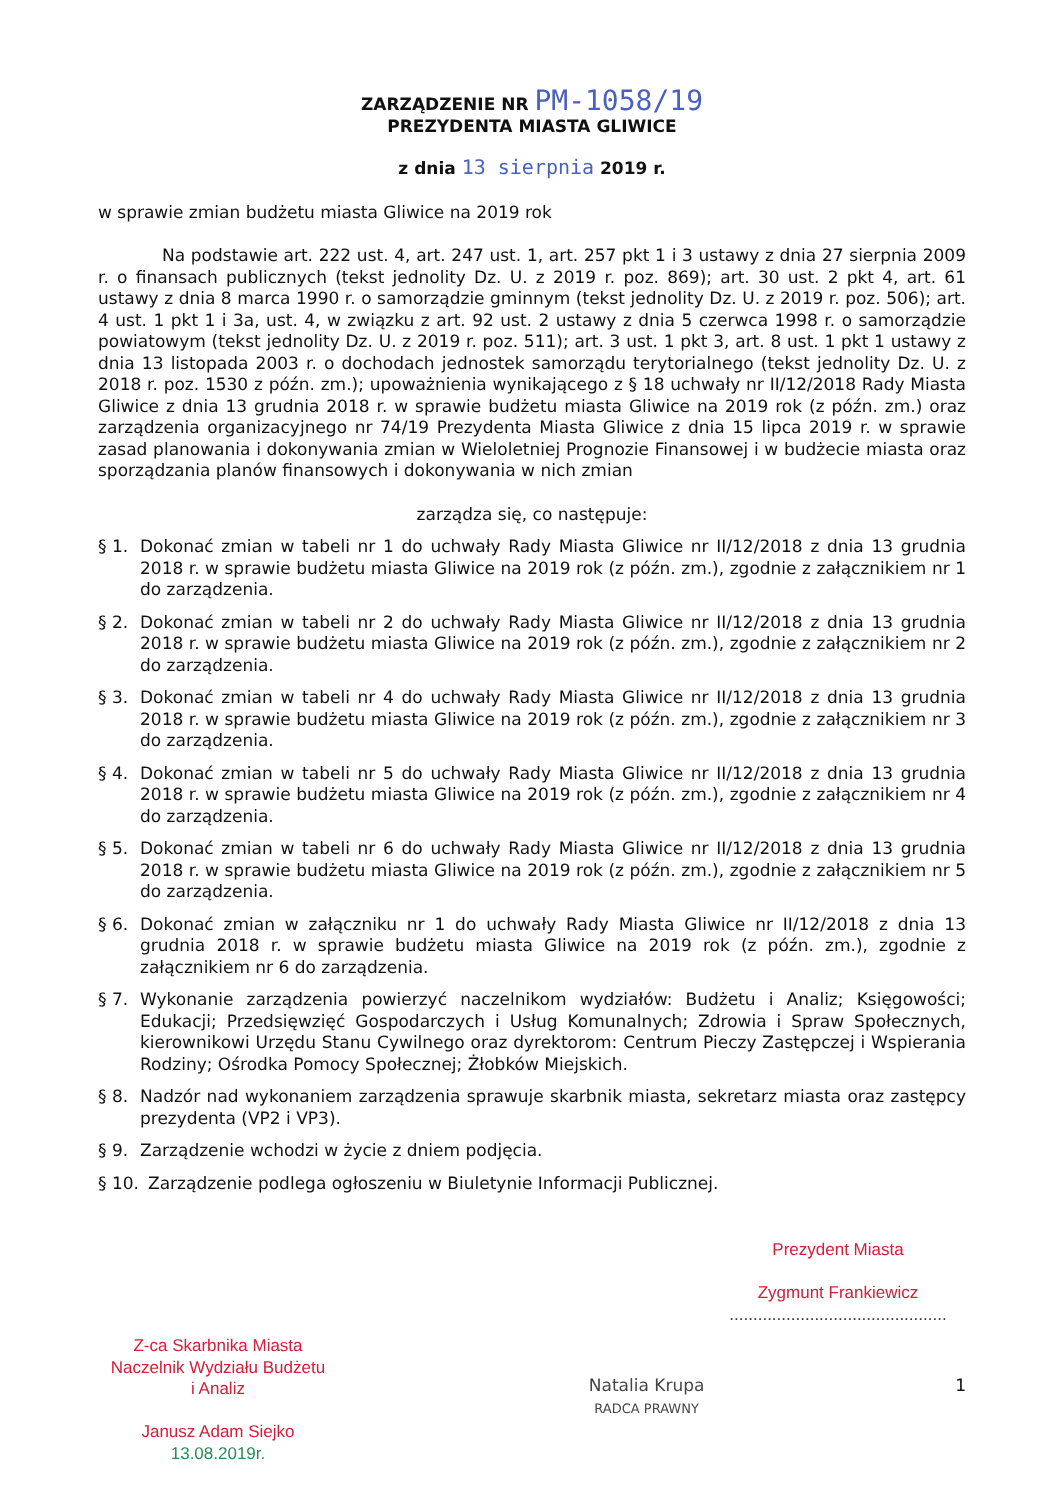ZARZĄDZENIE NR PM-1058/19
PREZYDENTA MIASTA GLIWICE
z dnia 13 sierpnia 2019 r.
w sprawie zmian budżetu miasta Gliwice na 2019 rok
Na podstawie art. 222 ust. 4, art. 247 ust. 1, art. 257 pkt 1 i 3 ustawy z dnia 27 sierpnia 2009 r. o finansach publicznych (tekst jednolity Dz. U. z 2019 r. poz. 869); art. 30 ust. 2 pkt 4, art. 61 ustawy z dnia 8 marca 1990 r. o samorządzie gminnym (tekst jednolity Dz. U. z 2019 r. poz. 506); art. 4 ust. 1 pkt 1 i 3a, ust. 4, w związku z art. 92 ust. 2 ustawy z dnia 5 czerwca 1998 r. o samorządzie powiatowym (tekst jednolity Dz. U. z 2019 r. poz. 511); art. 3 ust. 1 pkt 3, art. 8 ust. 1 pkt 1 ustawy z dnia 13 listopada 2003 r. o dochodach jednostek samorządu terytorialnego (tekst jednolity Dz. U. z 2018 r. poz. 1530 z późn. zm.); upoważnienia wynikającego z § 18 uchwały nr II/12/2018 Rady Miasta Gliwice z dnia 13 grudnia 2018 r. w sprawie budżetu miasta Gliwice na 2019 rok (z późn. zm.) oraz zarządzenia organizacyjnego nr 74/19 Prezydenta Miasta Gliwice z dnia 15 lipca 2019 r. w sprawie zasad planowania i dokonywania zmian w Wieloletniej Prognozie Finansowej i w budżecie miasta oraz sporządzania planów finansowych i dokonywania w nich zmian
zarządza się, co następuje:
§ 1. Dokonać zmian w tabeli nr 1 do uchwały Rady Miasta Gliwice nr II/12/2018 z dnia 13 grudnia 2018 r. w sprawie budżetu miasta Gliwice na 2019 rok (z późn. zm.), zgodnie z załącznikiem nr 1 do zarządzenia.
§ 2. Dokonać zmian w tabeli nr 2 do uchwały Rady Miasta Gliwice nr II/12/2018 z dnia 13 grudnia 2018 r. w sprawie budżetu miasta Gliwice na 2019 rok (z późn. zm.), zgodnie z załącznikiem nr 2 do zarządzenia.
§ 3. Dokonać zmian w tabeli nr 4 do uchwały Rady Miasta Gliwice nr II/12/2018 z dnia 13 grudnia 2018 r. w sprawie budżetu miasta Gliwice na 2019 rok (z późn. zm.), zgodnie z załącznikiem nr 3 do zarządzenia.
§ 4. Dokonać zmian w tabeli nr 5 do uchwały Rady Miasta Gliwice nr II/12/2018 z dnia 13 grudnia 2018 r. w sprawie budżetu miasta Gliwice na 2019 rok (z późn. zm.), zgodnie z załącznikiem nr 4 do zarządzenia.
§ 5. Dokonać zmian w tabeli nr 6 do uchwały Rady Miasta Gliwice nr II/12/2018 z dnia 13 grudnia 2018 r. w sprawie budżetu miasta Gliwice na 2019 rok (z późn. zm.), zgodnie z załącznikiem nr 5 do zarządzenia.
§ 6. Dokonać zmian w załączniku nr 1 do uchwały Rady Miasta Gliwice nr II/12/2018 z dnia 13 grudnia 2018 r. w sprawie budżetu miasta Gliwice na 2019 rok (z późn. zm.), zgodnie z załącznikiem nr 6 do zarządzenia.
§ 7. Wykonanie zarządzenia powierzyć naczelnikom wydziałów: Budżetu i Analiz; Księgowości; Edukacji; Przedsięwzięć Gospodarczych i Usług Komunalnych; Zdrowia i Spraw Społecznych, kierownikowi Urzędu Stanu Cywilnego oraz dyrektorom: Centrum Pieczy Zastępczej i Wspierania Rodziny; Ośrodka Pomocy Społecznej; Żłobków Miejskich.
§ 8. Nadzór nad wykonaniem zarządzenia sprawuje skarbnik miasta, sekretarz miasta oraz zastępcy prezydenta (VP2 i VP3).
§ 9. Zarządzenie wchodzi w życie z dniem podjęcia.
§ 10. Zarządzenie podlega ogłoszeniu w Biuletynie Informacji Publicznej.
Prezydent Miasta
Zygmunt Frankiewicz
..............................................
Z-ca Skarbnika Miasta
Naczelnik Wydziału Budżetu
i Analiz
Janusz Adam Siejko
13.08.2019r.
Natalia Krupa
RADCA PRAWNY
1